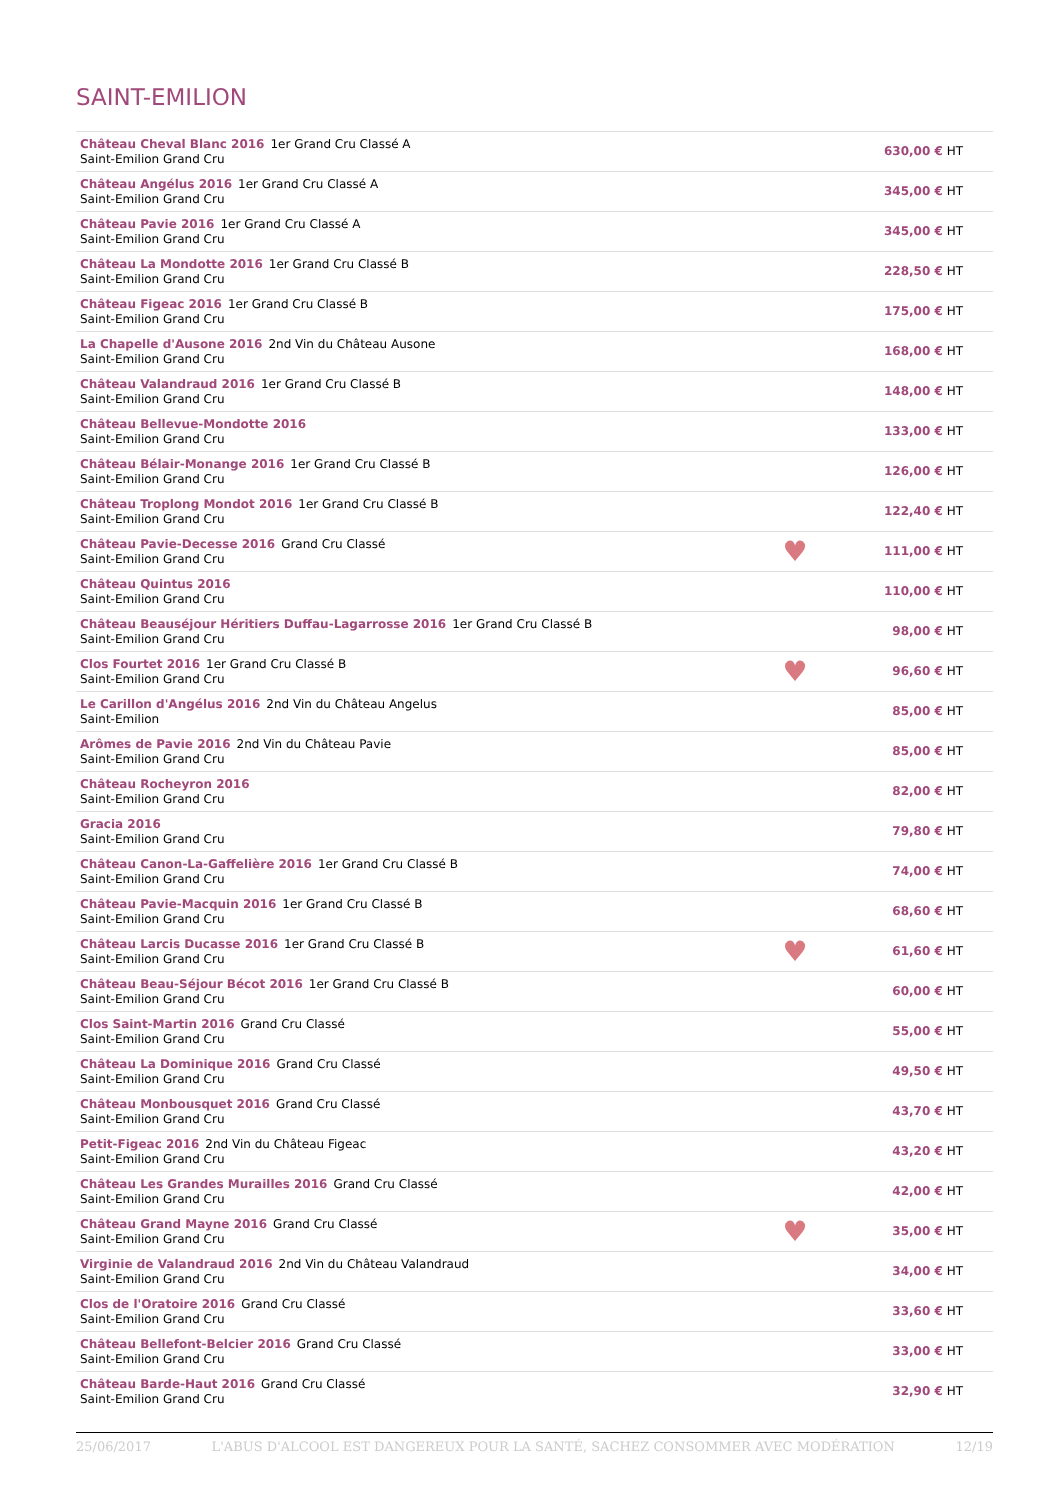SAINT-EMILION
| Château Cheval Blanc 2016 1er Grand Cru Classé A Saint-Emilion Grand Cru | | 630,00 € HT |
| Château Angélus 2016 1er Grand Cru Classé A Saint-Emilion Grand Cru | | 345,00 € HT |
| Château Pavie 2016 1er Grand Cru Classé A Saint-Emilion Grand Cru | | 345,00 € HT |
| Château La Mondotte 2016 1er Grand Cru Classé B Saint-Emilion Grand Cru | | 228,50 € HT |
| Château Figeac 2016 1er Grand Cru Classé B Saint-Emilion Grand Cru | | 175,00 € HT |
| La Chapelle d'Ausone 2016 2nd Vin du Château Ausone Saint-Emilion Grand Cru | | 168,00 € HT |
| Château Valandraud 2016 1er Grand Cru Classé B Saint-Emilion Grand Cru | | 148,00 € HT |
| Château Bellevue-Mondotte 2016 Saint-Emilion Grand Cru | | 133,00 € HT |
| Château Bélair-Monange 2016 1er Grand Cru Classé B Saint-Emilion Grand Cru | | 126,00 € HT |
| Château Troplong Mondot 2016 1er Grand Cru Classé B Saint-Emilion Grand Cru | | 122,40 € HT |
| Château Pavie-Decesse 2016 Grand Cru Classé Saint-Emilion Grand Cru | ♥ | 111,00 € HT |
| Château Quintus 2016 Saint-Emilion Grand Cru | | 110,00 € HT |
| Château Beauséjour Héritiers Duffau-Lagarrosse 2016 1er Grand Cru Classé B Saint-Emilion Grand Cru | | 98,00 € HT |
| Clos Fourtet 2016 1er Grand Cru Classé B Saint-Emilion Grand Cru | ♥ | 96,60 € HT |
| Le Carillon d'Angélus 2016 2nd Vin du Château Angelus Saint-Emilion | | 85,00 € HT |
| Arômes de Pavie 2016 2nd Vin du Château Pavie Saint-Emilion Grand Cru | | 85,00 € HT |
| Château Rocheyron 2016 Saint-Emilion Grand Cru | | 82,00 € HT |
| Gracia 2016 Saint-Emilion Grand Cru | | 79,80 € HT |
| Château Canon-La-Gaffelière 2016 1er Grand Cru Classé B Saint-Emilion Grand Cru | | 74,00 € HT |
| Château Pavie-Macquin 2016 1er Grand Cru Classé B Saint-Emilion Grand Cru | | 68,60 € HT |
| Château Larcis Ducasse 2016 1er Grand Cru Classé B Saint-Emilion Grand Cru | ♥ | 61,60 € HT |
| Château Beau-Séjour Bécot 2016 1er Grand Cru Classé B Saint-Emilion Grand Cru | | 60,00 € HT |
| Clos Saint-Martin 2016 Grand Cru Classé Saint-Emilion Grand Cru | | 55,00 € HT |
| Château La Dominique 2016 Grand Cru Classé Saint-Emilion Grand Cru | | 49,50 € HT |
| Château Monbousquet 2016 Grand Cru Classé Saint-Emilion Grand Cru | | 43,70 € HT |
| Petit-Figeac 2016 2nd Vin du Château Figeac Saint-Emilion Grand Cru | | 43,20 € HT |
| Château Les Grandes Murailles 2016 Grand Cru Classé Saint-Emilion Grand Cru | | 42,00 € HT |
| Château Grand Mayne 2016 Grand Cru Classé Saint-Emilion Grand Cru | ♥ | 35,00 € HT |
| Virginie de Valandraud 2016 2nd Vin du Château Valandraud Saint-Emilion Grand Cru | | 34,00 € HT |
| Clos de l'Oratoire 2016 Grand Cru Classé Saint-Emilion Grand Cru | | 33,60 € HT |
| Château Bellefont-Belcier 2016 Grand Cru Classé Saint-Emilion Grand Cru | | 33,00 € HT |
| Château Barde-Haut 2016 Grand Cru Classé Saint-Emilion Grand Cru | | 32,90 € HT |
25/06/2017 L'ABUS D'ALCOOL EST DANGEREUX POUR LA SANTÉ, SACHEZ CONSOMMER AVEC MODÉRATION 12/19